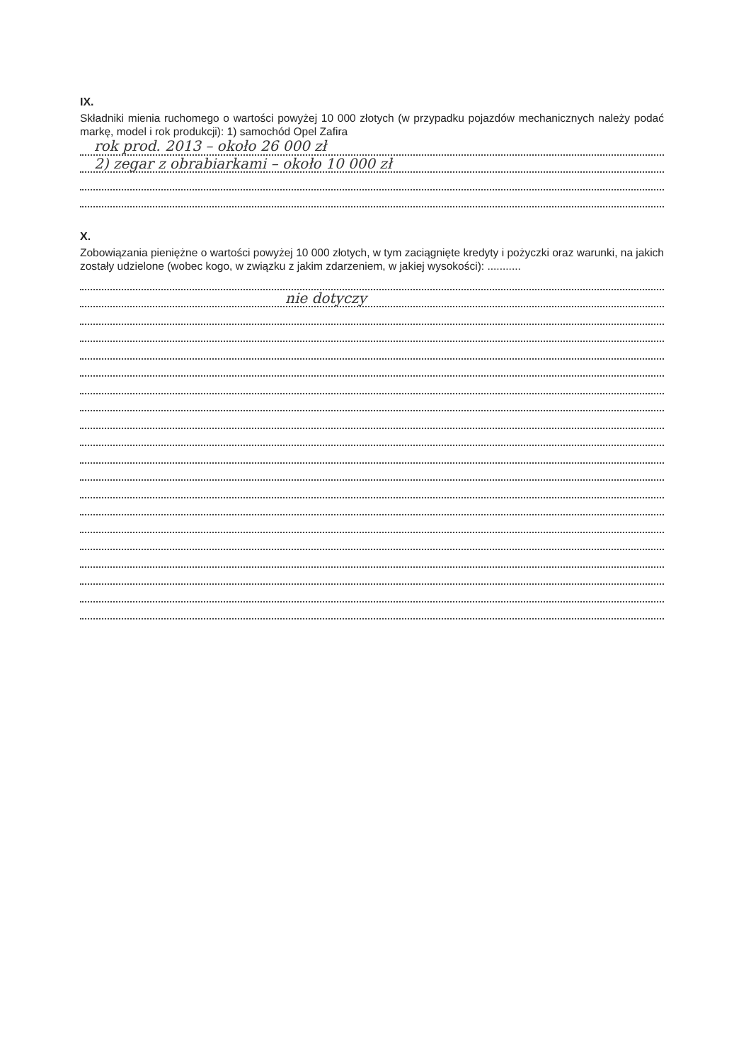IX.
Składniki mienia ruchomego o wartości powyżej 10 000 złotych (w przypadku pojazdów mechanicznych należy podać markę, model i rok produkcji): 1) samochód Opel Zafira
rok prod. 2013 – około 26 000 zł
2) zegar z obrabiarkami – około 10 000 zł
X.
Zobowiązania pieniężne o wartości powyżej 10 000 złotych, w tym zaciągnięte kredyty i pożyczki oraz warunki, na jakich zostały udzielone (wobec kogo, w związku z jakim zdarzeniem, w jakiej wysokości): ...........
nie dotyczy